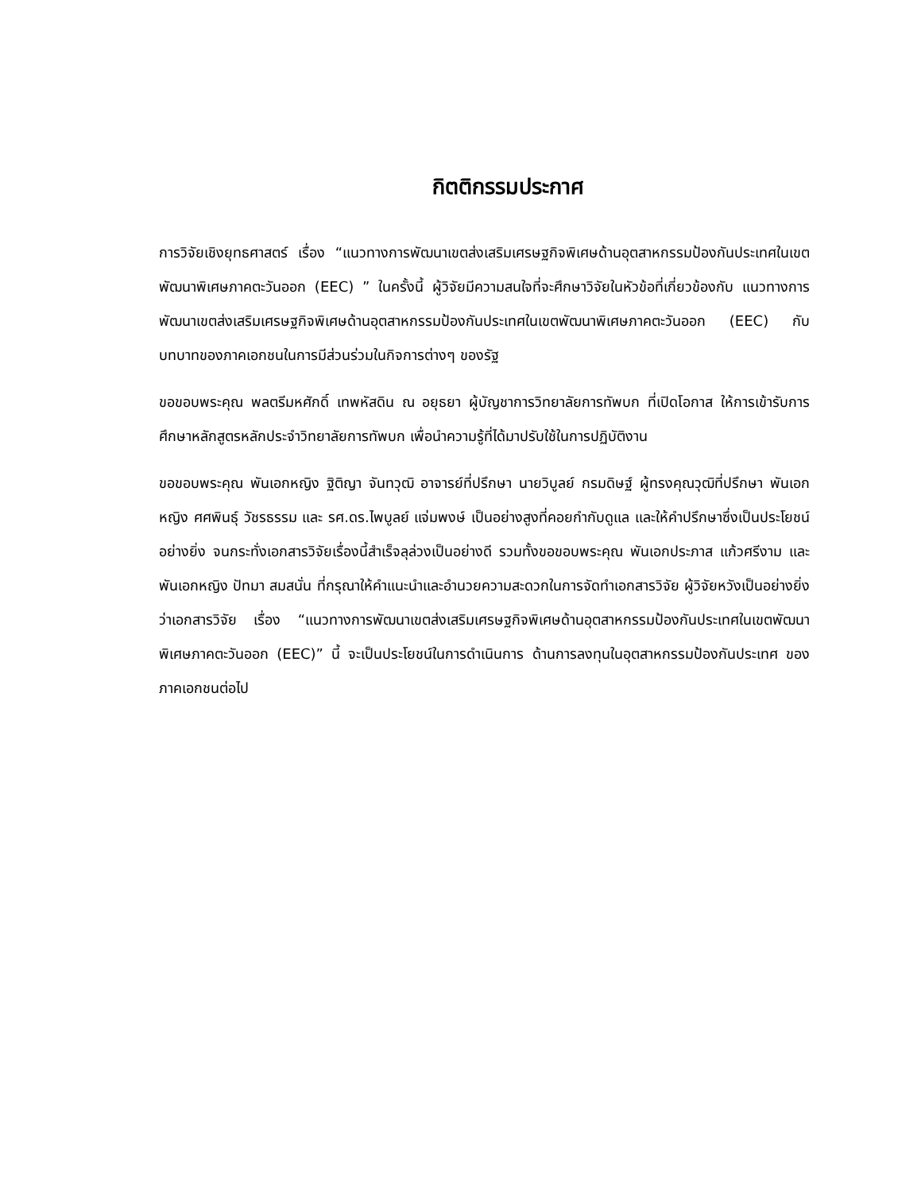กิตติกรรมประกาศ
การวิจัยเชิงยุทธศาสตร์ เรื่อง “แนวทางการพัฒนาเขตส่งเสริมเศรษฐกิจพิเศษด้านอุตสาหกรรมป้องกันประเทศในเขตพัฒนาพิเศษภาคตะวันออก (EEC) ” ในครั้งนี้ ผู้วิจัยมีความสนใจที่จะศึกษาวิจัยในหัวข้อที่เกี่ยวข้องกับ แนวทางการพัฒนาเขตส่งเสริมเศรษฐกิจพิเศษด้านอุตสาหกรรมป้องกันประเทศในเขตพัฒนาพิเศษภาคตะวันออก (EEC) กับบทบาทของภาคเอกชนในการมีส่วนร่วมในกิจการต่างๆ ของรัฐ
ขอขอบพระคุณ พลตรีมหศักดิ์ เทพหัสดิน ณ อยุธยา ผู้บัญชาการวิทยาลัยการทัพบก ที่เปิดโอกาส ให้การเข้ารับการศึกษาหลักสูตรหลักประจำวิทยาลัยการทัพบก เพื่อนำความรู้ที่ได้มาปรับใช้ในการปฏิบัติงาน
ขอขอบพระคุณ พันเอกหญิง ฐิติญา จันทวุฒิ อาจารย์ที่ปรึกษา นายวิบูลย์ กรมดิษฐ์ ผู้ทรงคุณวุฒิที่ปรึกษา พันเอกหญิง ศศพินธุ์ วัชรธรรม และ รศ.ดร.ไพบูลย์ แจ่มพงษ์ เป็นอย่างสูงที่คอยกำกับดูแล และให้คำปรึกษาซึ่งเป็นประโยชน์อย่างยิ่ง จนกระทั่งเอกสารวิจัยเรื่องนี้สำเร็จลุล่วงเป็นอย่างดี รวมทั้งขอขอบพระคุณ พันเอกประภาส แก้วศรีงาม และพันเอกหญิง ปัทมา สมสนั่น ที่กรุณาให้คำแนะนำและอำนวยความสะดวกในการจัดทำเอกสารวิจัย ผู้วิจัยหวังเป็นอย่างยิ่งว่าเอกสารวิจัย เรื่อง “แนวทางการพัฒนาเขตส่งเสริมเศรษฐกิจพิเศษด้านอุตสาหกรรมป้องกันประเทศในเขตพัฒนาพิเศษภาคตะวันออก (EEC)” นี้ จะเป็นประโยชน์ในการดำเนินการ ด้านการลงทุนในอุตสาหกรรมป้องกันประเทศ ของภาคเอกชนต่อไป